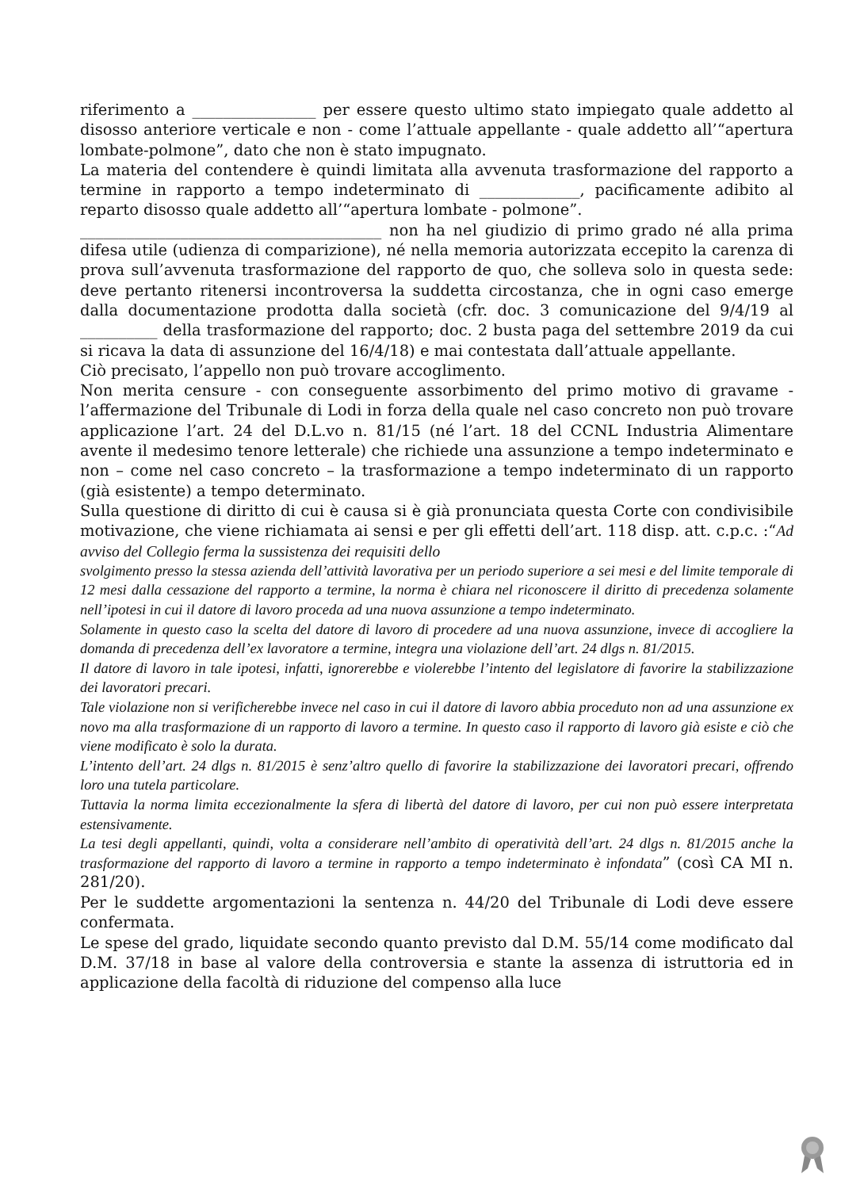riferimento a ________________ per essere questo ultimo stato impiegato quale addetto al disosso anteriore verticale e non - come l’attuale appellante - quale addetto all’“apertura lombate-polmone”, dato che non è stato impugnato.
La materia del contendere è quindi limitata alla avvenuta trasformazione del rapporto a termine in rapporto a tempo indeterminato di _____________, pacificamente adibito al reparto disosso quale addetto all’“apertura lombate - polmone”.
_______________________________________ non ha nel giudizio di primo grado né alla prima difesa utile (udienza di comparizione), né nella memoria autorizzata eccepito la carenza di prova sull’avvenuta trasformazione del rapporto de quo, che solleva solo in questa sede: deve pertanto ritenersi incontroversa la suddetta circostanza, che in ogni caso emerge dalla documentazione prodotta dalla società (cfr. doc. 3 comunicazione del 9/4/19 al __________ della trasformazione del rapporto; doc. 2 busta paga del settembre 2019 da cui si ricava la data di assunzione del 16/4/18) e mai contestata dall’attuale appellante.
Ciò precisato, l’appello non può trovare accoglimento.
Non merita censure - con conseguente assorbimento del primo motivo di gravame - l’affermazione del Tribunale di Lodi in forza della quale nel caso concreto non può trovare applicazione l’art. 24 del D.L.vo n. 81/15 (né l’art. 18 del CCNL Industria Alimentare avente il medesimo tenore letterale) che richiede una assunzione a tempo indeterminato e non – come nel caso concreto – la trasformazione a tempo indeterminato di un rapporto (già esistente) a tempo determinato.
Sulla questione di diritto di cui è causa si è già pronunciata questa Corte con condivisibile motivazione, che viene richiamata ai sensi e per gli effetti dell’art. 118 disp. att. c.p.c. :“Ad avviso del Collegio ferma la sussistenza dei requisiti dello
svolgimento presso la stessa azienda dell’attività lavorativa per un periodo superiore a sei mesi e del limite temporale di 12 mesi dalla cessazione del rapporto a termine, la norma è chiara nel riconoscere il diritto di precedenza solamente nell’ipotesi in cui il datore di lavoro proceda ad una nuova assunzione a tempo indeterminato.
Solamente in questo caso la scelta del datore di lavoro di procedere ad una nuova assunzione, invece di accogliere la domanda di precedenza dell’ex lavoratore a termine, integra una violazione dell’art. 24 dlgs n. 81/2015.
Il datore di lavoro in tale ipotesi, infatti, ignorerebbe e violerebbe l’intento del legislatore di favorire la stabilizzazione dei lavoratori precari.
Tale violazione non si verificherebbe invece nel caso in cui il datore di lavoro abbia proceduto non ad una assunzione ex novo ma alla trasformazione di un rapporto di lavoro a termine. In questo caso il rapporto di lavoro già esiste e ciò che viene modificato è solo la durata.
L’intento dell’art. 24 dlgs n. 81/2015 è senz’altro quello di favorire la stabilizzazione dei lavoratori precari, offrendo loro una tutela particolare.
Tuttavia la norma limita eccezionalmente la sfera di libertà del datore di lavoro, per cui non può essere interpretata estensivamente.
La tesi degli appellanti, quindi, volta a considerare nell’ambito di operatività dell’art. 24 dlgs n. 81/2015 anche la trasformazione del rapporto di lavoro a termine in rapporto a tempo indeterminato è infondata” (così CA MI n. 281/20).
Per le suddette argomentazioni la sentenza n. 44/20 del Tribunale di Lodi deve essere confermata.
Le spese del grado, liquidate secondo quanto previsto dal D.M. 55/14 come modificato dal D.M. 37/18 in base al valore della controversia e stante la assenza di istruttoria ed in applicazione della facoltà di riduzione del compenso alla luce